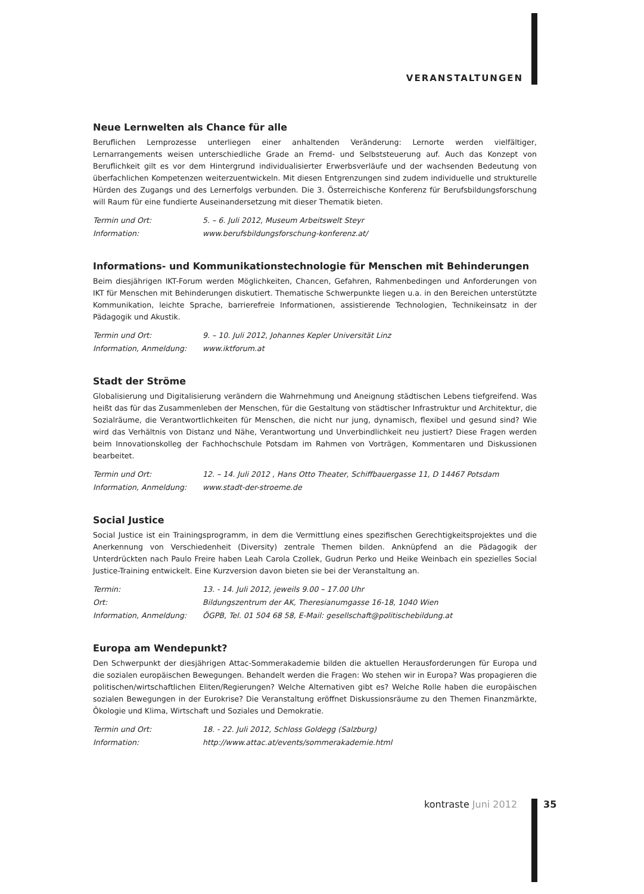VERANSTALTUNGEN
Neue Lernwelten als Chance für alle
Beruflichen Lernprozesse unterliegen einer anhaltenden Veränderung: Lernorte werden vielfältiger, Lernarrangements weisen unterschiedliche Grade an Fremd- und Selbststeuerung auf. Auch das Konzept von Beruflichkeit gilt es vor dem Hintergrund individualisierter Erwerbsverläufe und der wachsenden Bedeutung von überfachlichen Kompetenzen weiterzuentwickeln. Mit diesen Entgrenzungen sind zudem individuelle und strukturelle Hürden des Zugangs und des Lernerfolgs verbunden. Die 3. Österreichische Konferenz für Berufsbildungsforschung will Raum für eine fundierte Auseinandersetzung mit dieser Thematik bieten.
| Termin und Ort: | 5. – 6. Juli 2012, Museum Arbeitswelt Steyr |
| Information: | www.berufsbildungsforschung-konferenz.at/ |
Informations- und Kommunikationstechnologie für Menschen mit Behinderungen
Beim diesjährigen IKT-Forum werden Möglichkeiten, Chancen, Gefahren, Rahmenbedingen und Anforderungen von IKT für Menschen mit Behinderungen diskutiert. Thematische Schwerpunkte liegen u.a. in den Bereichen unterstützte Kommunikation, leichte Sprache, barrierefreie Informationen, assistierende Technologien, Technikeinsatz in der Pädagogik und Akustik.
| Termin und Ort: | 9. – 10. Juli 2012, Johannes Kepler Universität Linz |
| Information, Anmeldung: | www.iktforum.at |
Stadt der Ströme
Globalisierung und Digitalisierung verändern die Wahrnehmung und Aneignung städtischen Lebens tiefgreifend. Was heißt das für das Zusammenleben der Menschen, für die Gestaltung von städtischer Infrastruktur und Architektur, die Sozialräume, die Verantwortlichkeiten für Menschen, die nicht nur jung, dynamisch, flexibel und gesund sind? Wie wird das Verhältnis von Distanz und Nähe, Verantwortung und Unverbindlichkeit neu justiert? Diese Fragen werden beim Innovationskolleg der Fachhochschule Potsdam im Rahmen von Vorträgen, Kommentaren und Diskussionen bearbeitet.
| Termin und Ort: | 12. – 14. Juli 2012 , Hans Otto Theater, Schiffbauergasse 11, D 14467 Potsdam |
| Information, Anmeldung: | www.stadt-der-stroeme.de |
Social Justice
Social Justice ist ein Trainingsprogramm, in dem die Vermittlung eines spezifischen Gerechtigkeitsprojektes und die Anerkennung von Verschiedenheit (Diversity) zentrale Themen bilden. Anknüpfend an die Pädagogik der Unterdrückten nach Paulo Freire haben Leah Carola Czollek, Gudrun Perko und Heike Weinbach ein spezielles Social Justice-Training entwickelt. Eine Kurzversion davon bieten sie bei der Veranstaltung an.
| Termin: | 13. - 14. Juli 2012, jeweils 9.00 – 17.00 Uhr |
| Ort: | Bildungszentrum der AK, Theresianumgasse 16-18, 1040 Wien |
| Information, Anmeldung: | ÖGPB, Tel. 01 504 68 58, E-Mail: gesellschaft@politischebildung.at |
Europa am Wendepunkt?
Den Schwerpunkt der diesjährigen Attac-Sommerakademie bilden die aktuellen Herausforderungen für Europa und die sozialen europäischen Bewegungen. Behandelt werden die Fragen: Wo stehen wir in Europa? Was propagieren die politischen/wirtschaftlichen Eliten/Regierungen? Welche Alternativen gibt es? Welche Rolle haben die europäischen sozialen Bewegungen in der Eurokrise? Die Veranstaltung eröffnet Diskussionsräume zu den Themen Finanzmärkte, Ökologie und Klima, Wirtschaft und Soziales und Demokratie.
| Termin und Ort: | 18. - 22. Juli 2012, Schloss Goldegg (Salzburg) |
| Information: | http://www.attac.at/events/sommerakademie.html |
kontraste Juni 2012 35